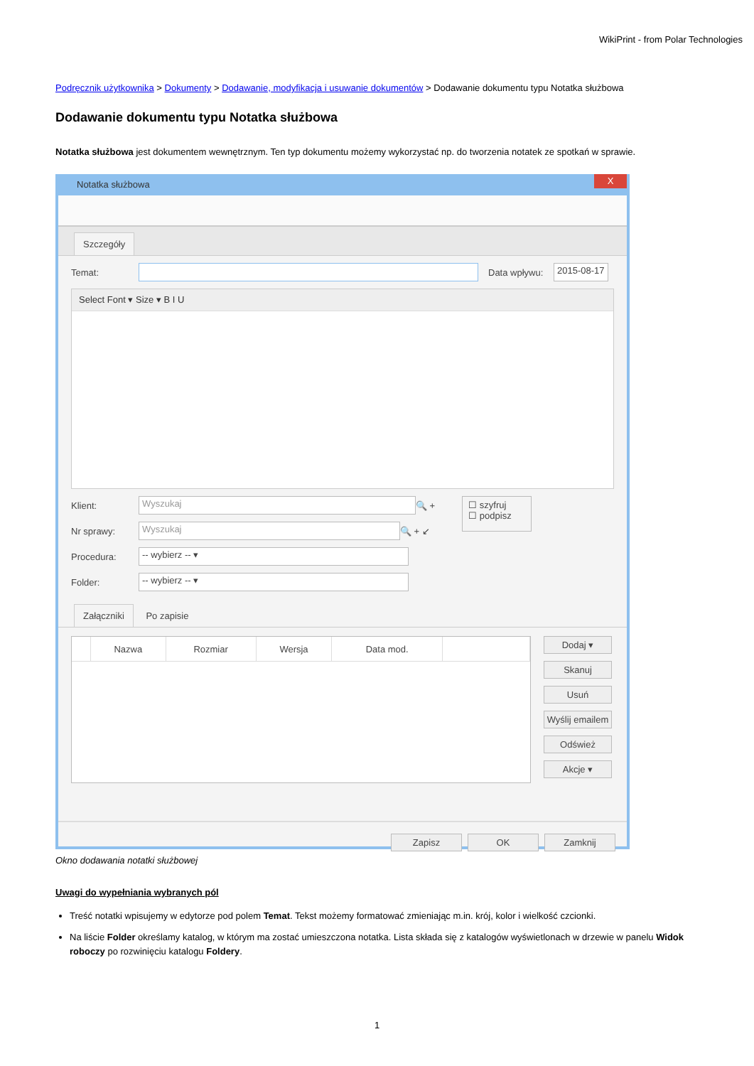WikiPrint - from Polar Technologies
Podręcznik użytkownika > Dokumenty > Dodawanie, modyfikacja i usuwanie dokumentów > Dodawanie dokumentu typu Notatka służbowa
Dodawanie dokumentu typu Notatka służbowa
Notatka służbowa jest dokumentem wewnętrznym. Ten typ dokumentu możemy wykorzystać np. do tworzenia notatek ze spotkań w sprawie.
Notatka służbowa X
Szczegóły
Temat: Data wpływu: 2015-08-17
Select Font ▾ Size ▾ B I U
Klient: Wyszukaj 🔍 +
Nr sprawy: Wyszukaj 🔍 + ↙
Procedura: -- wybierz -- ▾
Folder: -- wybierz -- ▾
☐ szyfruj
☐ podpisz
Załączniki Po zapisie
| | Nazwa | Rozmiar | Wersja | Data mod. | |
| --- | --- | --- | --- | --- | --- |
Dodaj ▾
Skanuj
Usuń
Wyślij emailem
Odśwież
Akcje ▾
Zapisz OK Zamknij
Okno dodawania notatki służbowej
Uwagi do wypełniania wybranych pól
Treść notatki wpisujemy w edytorze pod polem Temat. Tekst możemy formatować zmieniając m.in. krój, kolor i wielkość czcionki.
Na liście Folder określamy katalog, w którym ma zostać umieszczona notatka. Lista składa się z katalogów wyświetlonach w drzewie w panelu Widok roboczy po rozwinięciu katalogu Foldery.
1